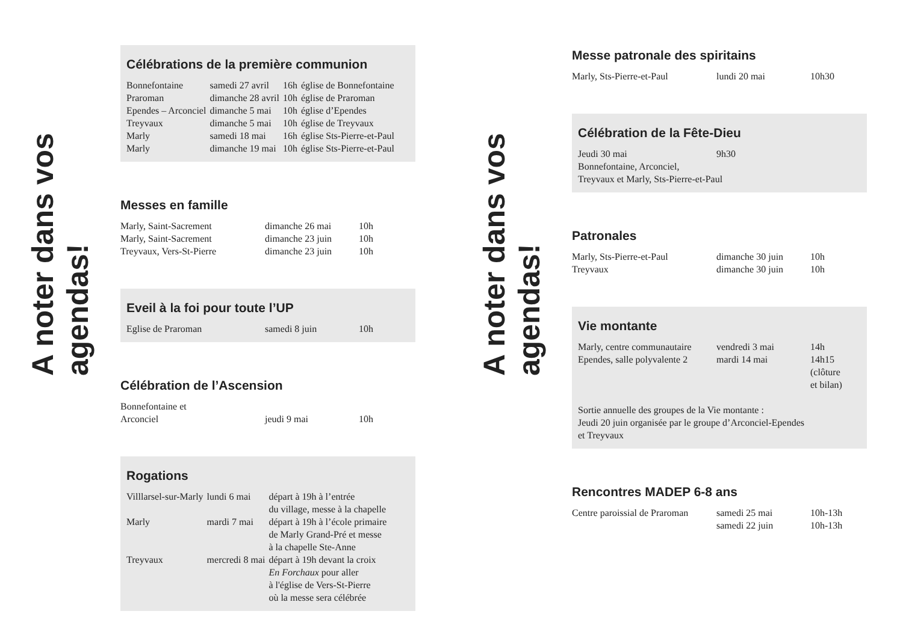A noter dans vos agendas!
Célébrations de la première communion
| Bonnefontaine | samedi 27 avril | 16h | église de Bonnefontaine |
| Praroman | dimanche 28 avril | 10h | église de Praroman |
| Ependes – Arconciel | dimanche 5 mai | 10h | église d’Ependes |
| Treyvaux | dimanche 5 mai | 10h | église de Treyvaux |
| Marly | samedi 18 mai | 16h | église Sts-Pierre-et-Paul |
| Marly | dimanche 19 mai | 10h | église Sts-Pierre-et-Paul |
Messes en famille
| Marly, Saint-Sacrement | dimanche 26 mai | 10h |
| Marly, Saint-Sacrement | dimanche 23 juin | 10h |
| Treyvaux, Vers-St-Pierre | dimanche 23 juin | 10h |
Eveil à la foi pour toute l’UP
| Eglise de Praroman | samedi 8 juin | 10h |
Célébration de l’Ascension
| Bonnefontaine et Arconciel | jeudi 9 mai | 10h |
Rogations
| Villlarsel-sur-Marly | lundi 6 mai | départ à 19h à l’entrée du village, messe à la chapelle |
| Marly | mardi 7 mai | départ à 19h à l’école primaire de Marly Grand-Pré et messe à la chapelle Ste-Anne |
| Treyvaux | mercredi 8 mai | départ à 19h devant la croix En Forchaux pour aller à l'église de Vers-St-Pierre où la messe sera célébrée |
A noter dans vos agendas!
Messe patronale des spiritains
| Marly, Sts-Pierre-et-Paul | lundi 20 mai | 10h30 |
Célébration de la Fête-Dieu
| Jeudi 30 mai | 9h30 |
| Bonnefontaine, Arconciel, Treyvaux et Marly, Sts-Pierre-et-Paul | |
Patronales
| Marly, Sts-Pierre-et-Paul | dimanche 30 juin | 10h |
| Treyvaux | dimanche 30 juin | 10h |
Vie montante
| Marly, centre communautaire | vendredi 3 mai | 14h |
| Ependes, salle polyvalente 2 | mardi 14 mai | 14h15 (clôture et bilan) |
Sortie annuelle des groupes de la Vie montante :
Jeudi 20 juin organisée par le groupe d’Arconciel-Ependes
et Treyvaux
Rencontres MADEP 6-8 ans
| Centre paroissial de Praroman | samedi 25 mai | 10h-13h |
| | samedi 22 juin | 10h-13h |